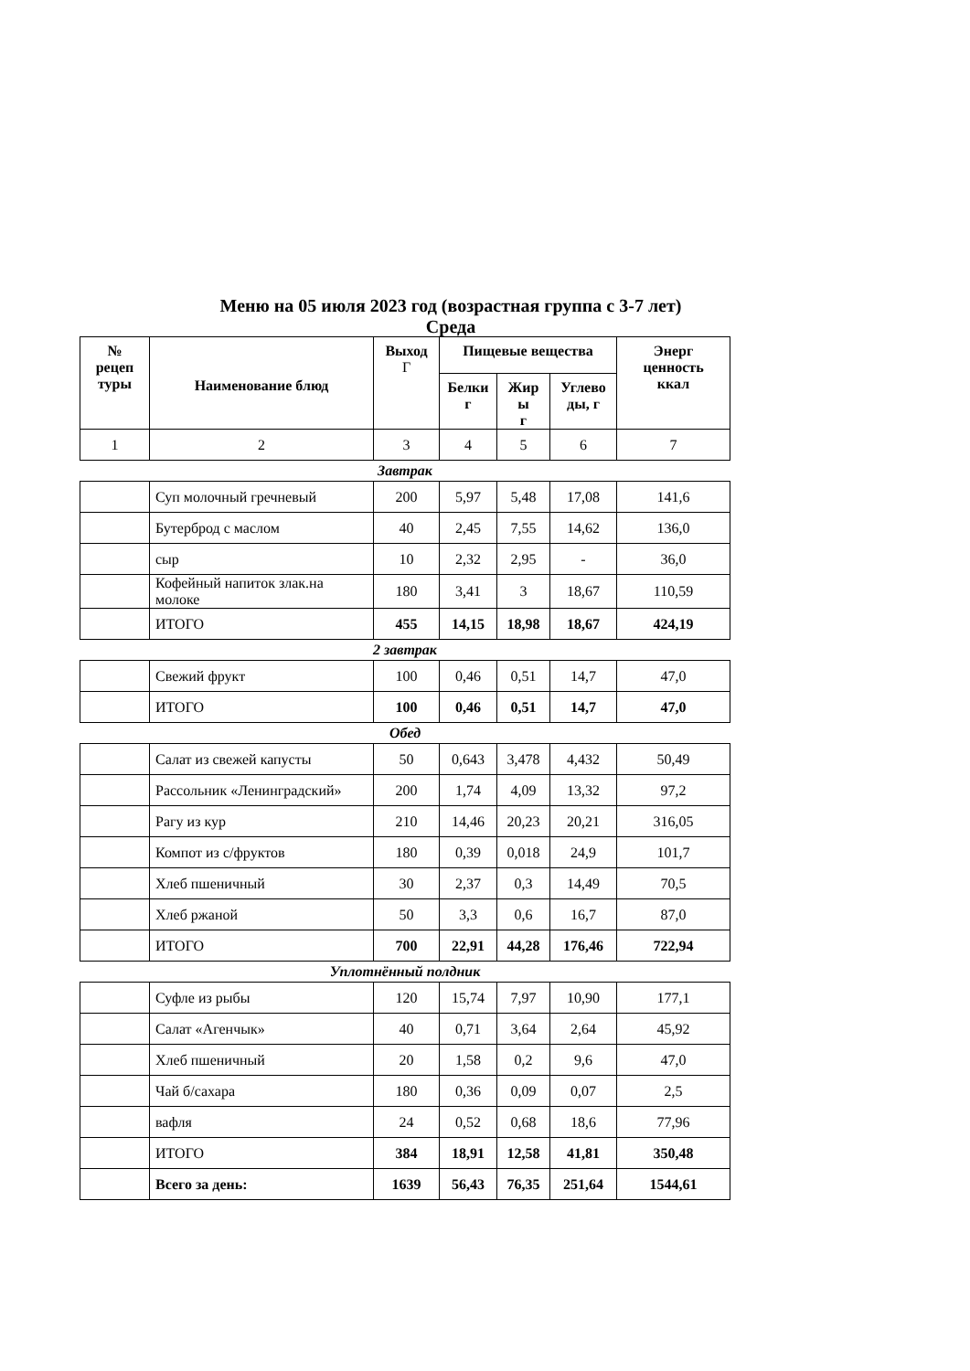Меню на 05 июля 2023 год (возрастная группа с 3-7 лет)
Среда
| № рецеп туры | Наименование блюд | Выход Г | Пищевые вещества | | | Энерг ценность ккал |
| --- | --- | --- | --- | --- | --- | --- |
| | | | Белки г | Жир ы г | Углево ды, г | |
| 1 | 2 | 3 | 4 | 5 | 6 | 7 |
Завтрак
| | Суп молочный гречневый | 200 | 5,97 | 5,48 | 17,08 | 141,6 |
| | Бутерброд с маслом | 40 | 2,45 | 7,55 | 14,62 | 136,0 |
| | сыр | 10 | 2,32 | 2,95 | - | 36,0 |
| | Кофейный напиток злак.на молоке | 180 | 3,41 | 3 | 18,67 | 110,59 |
| | ИТОГО | 455 | 14,15 | 18,98 | 18,67 | 424,19 |
2 завтрак
| | Свежий фрукт | 100 | 0,46 | 0,51 | 14,7 | 47,0 |
| | ИТОГО | 100 | 0,46 | 0,51 | 14,7 | 47,0 |
Обед
| | Салат из свежей капусты | 50 | 0,643 | 3,478 | 4,432 | 50,49 |
| | Рассольник «Ленинградский» | 200 | 1,74 | 4,09 | 13,32 | 97,2 |
| | Рагу из кур | 210 | 14,46 | 20,23 | 20,21 | 316,05 |
| | Компот из с/фруктов | 180 | 0,39 | 0,018 | 24,9 | 101,7 |
| | Хлеб пшеничный | 30 | 2,37 | 0,3 | 14,49 | 70,5 |
| | Хлеб ржаной | 50 | 3,3 | 0,6 | 16,7 | 87,0 |
| | ИТОГО | 700 | 22,91 | 44,28 | 176,46 | 722,94 |
Уплотнённый полдник
| | Суфле из рыбы | 120 | 15,74 | 7,97 | 10,90 | 177,1 |
| | Салат «Агенчык» | 40 | 0,71 | 3,64 | 2,64 | 45,92 |
| | Хлеб пшеничный | 20 | 1,58 | 0,2 | 9,6 | 47,0 |
| | Чай б/сахара | 180 | 0,36 | 0,09 | 0,07 | 2,5 |
| | вафля | 24 | 0,52 | 0,68 | 18,6 | 77,96 |
| | ИТОГО | 384 | 18,91 | 12,58 | 41,81 | 350,48 |
| | Всего за день: | 1639 | 56,43 | 76,35 | 251,64 | 1544,61 |